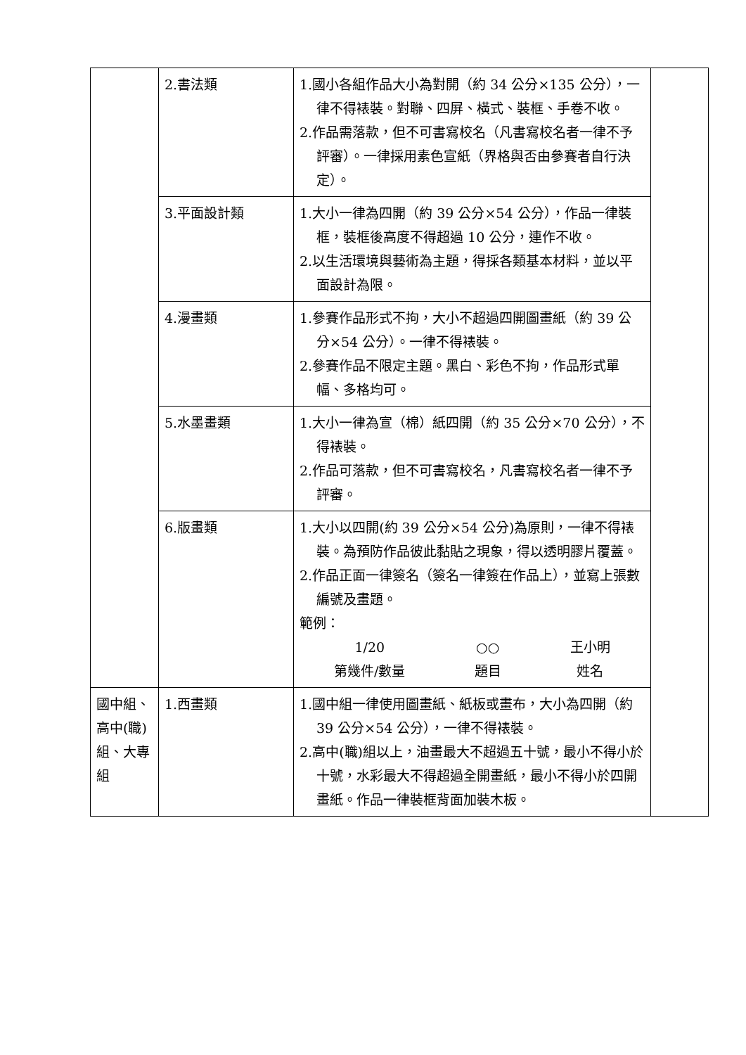| | 2.書法類 | 1.國小各組作品大小為對開（約 34 公分×135 公分），一律不得裱裝。對聯、四屏、橫式、裝框、手卷不收。 2.作品需落款，但不可書寫校名（凡書寫校名者一律不予評審）。一律採用素色宣紙（界格與否由參賽者自行決定）。 | |
| | 3.平面設計類 | 1.大小一律為四開（約 39 公分×54 公分），作品一律裝框，裝框後高度不得超過 10 公分，連作不收。 2.以生活環境與藝術為主題，得採各類基本材料，並以平面設計為限。 | |
| | 4.漫畫類 | 1.參賽作品形式不拘，大小不超過四開圖畫紙（約 39 公分×54 公分）。一律不得裱裝。 2.參賽作品不限定主題。黑白、彩色不拘，作品形式單幅、多格均可。 | |
| | 5.水墨畫類 | 1.大小一律為宣（棉）紙四開（約 35 公分×70 公分），不得裱裝。 2.作品可落款，但不可書寫校名，凡書寫校名者一律不予評審。 | |
| | 6.版畫類 | 1.大小以四開(約 39 公分×54 公分)為原則，一律不得裱裝。為預防作品彼此黏貼之現象，得以透明膠片覆蓋。 2.作品正面一律簽名（簽名一律簽在作品上），並寫上張數編號及畫題。 範例： 1/20 第幾件/數量 ○○ 題目 王小明 姓名 | |
| 國中組、高中(職)組、大專組 | 1.西畫類 | 1.國中組一律使用圖畫紙、紙板或畫布，大小為四開（約 39 公分×54 公分），一律不得裱裝。 2.高中(職)組以上，油畫最大不超過五十號，最小不得小於十號，水彩最大不得超過全開畫紙，最小不得小於四開畫紙。作品一律裝框背面加裝木板。 | |